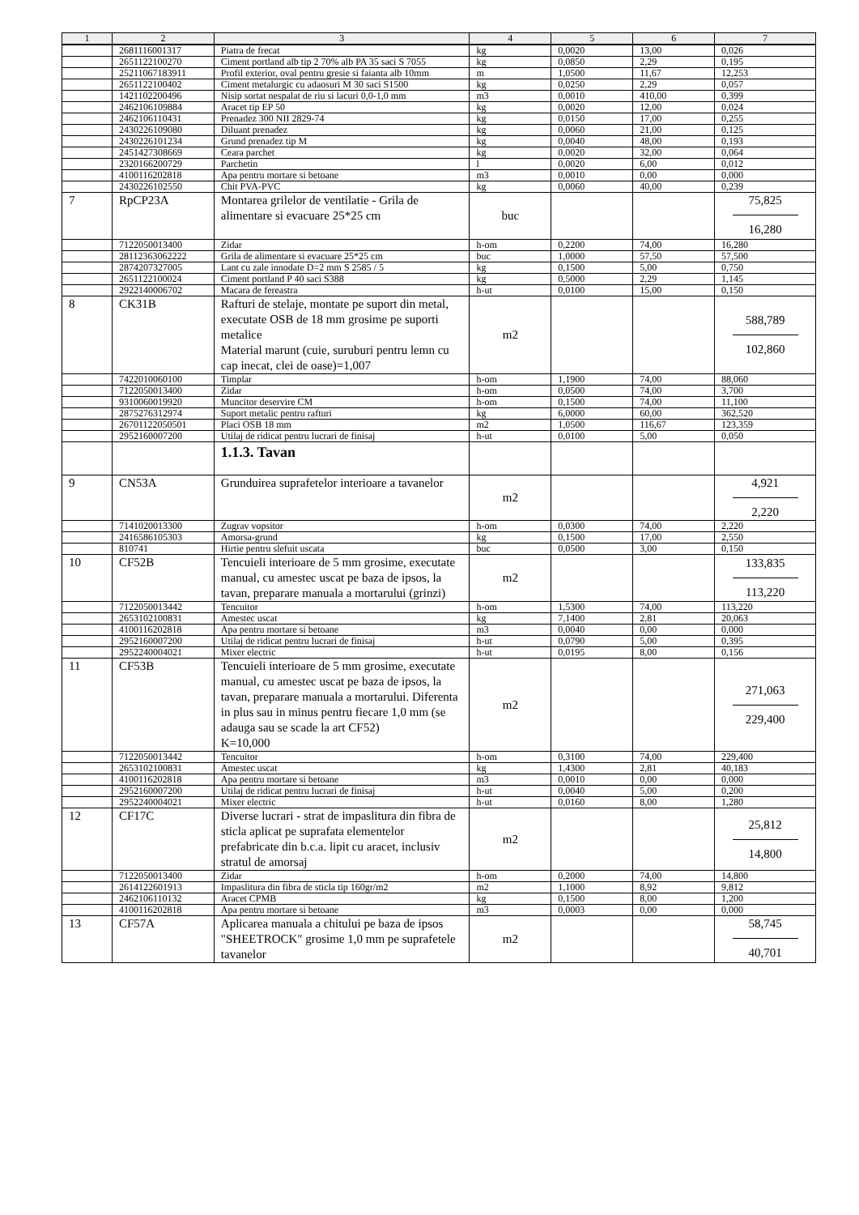| 1 | 2 | 3 | 4 | 5 | 6 | 7 |
| --- | --- | --- | --- | --- | --- | --- |
| | 2681116001317 | Piatra de frecat | kg | 0,0020 | 13,00 | 0,026 |
| | 2651122100270 | Ciment portland alb tip 2 70% alb PA 35 saci S 7055 | kg | 0,0850 | 2,29 | 0,195 |
| | 25211067183911 | Profil exterior, oval pentru gresie si faianta alb 10mm | m | 1,0500 | 11,67 | 12,253 |
| | 2651122100402 | Ciment metalurgic cu adaosuri M 30 saci S1500 | kg | 0,0250 | 2,29 | 0,057 |
| | 1421102200496 | Nisip sortat nespalat de riu si lacuri 0,0-1,0 mm | m3 | 0,0010 | 410,00 | 0,399 |
| | 2462106109884 | Aracet tip EP 50 | kg | 0,0020 | 12,00 | 0,024 |
| | 2462106110431 | Prenadez 300 NII 2829-74 | kg | 0,0150 | 17,00 | 0,255 |
| | 2430226109080 | Diluant prenadez | kg | 0,0060 | 21,00 | 0,125 |
| | 2430226101234 | Grund prenadez tip M | kg | 0,0040 | 48,00 | 0,193 |
| | 2451427308669 | Ceara parchet | kg | 0,0020 | 32,00 | 0,064 |
| | 2320166200729 | Parchetin | l | 0,0020 | 6,00 | 0,012 |
| | 4100116202818 | Apa pentru mortare si betoane | m3 | 0,0010 | 0,00 | 0,000 |
| | 2430226102550 | Chit PVA-PVC | kg | 0,0060 | 40,00 | 0,239 |
| 7 | RpCP23A | Montarea grilelor de ventilatie - Grila de alimentare si evacuare 25*25 cm | buc | | | 75,825 16,280 |
| | 7122050013400 | Zidar | h-om | 0,2200 | 74,00 | 16,280 |
| | 28112363062222 | Grila de alimentare si evacuare 25*25 cm | buc | 1,0000 | 57,50 | 57,500 |
| | 2874207327005 | Lant cu zale innodate D=2 mm S 2585 / 5 | kg | 0,1500 | 5,00 | 0,750 |
| | 2651122100024 | Ciment portland P 40 saci S388 | kg | 0,5000 | 2,29 | 1,145 |
| | 2922140006702 | Macara de fereastra | h-ut | 0,0100 | 15,00 | 0,150 |
| 8 | CK31B | Rafturi de stelaje, montate pe suport din metal, executate OSB de 18 mm grosime pe suporti metalice Material marunt (cuie, suruburi pentru lemn cu cap inecat, clei de oase)=1,007 | m2 | | | 588,789 102,860 |
| | 7422010060100 | Timplar | h-om | 1,1900 | 74,00 | 88,060 |
| | 7122050013400 | Zidar | h-om | 0,0500 | 74,00 | 3,700 |
| | 9310060019920 | Muncitor deservire CM | h-om | 0,1500 | 74,00 | 11,100 |
| | 2875276312974 | Suport metalic pentru rafturi | kg | 6,0000 | 60,00 | 362,520 |
| | 26701122050501 | Placi OSB 18 mm | m2 | 1,0500 | 116,67 | 123,359 |
| | 2952160007200 | Utilaj de ridicat pentru lucrari de finisaj | h-ut | 0,0100 | 5,00 | 0,050 |
| | | 1.1.3. Tavan | | | | |
| 9 | CN53A | Grunduirea suprafetelor interioare a tavanelor | m2 | | | 4,921 2,220 |
| | 7141020013300 | Zugrav vopsitor | h-om | 0,0300 | 74,00 | 2,220 |
| | 2416586105303 | Amorsa-grund | kg | 0,1500 | 17,00 | 2,550 |
| | 810741 | Hirtie pentru slefuit uscata | buc | 0,0500 | 3,00 | 0,150 |
| 10 | CF52B | Tencuieli interioare de 5 mm grosime, executate manual, cu amestec uscat pe baza de ipsos, la tavan, preparare manuala a mortarului (grinzi) | m2 | | | 133,835 113,220 |
| | 7122050013442 | Tencuitor | h-om | 1,5300 | 74,00 | 113,220 |
| | 2653102100831 | Amestec uscat | kg | 7,1400 | 2,81 | 20,063 |
| | 4100116202818 | Apa pentru mortare si betoane | m3 | 0,0040 | 0,00 | 0,000 |
| | 2952160007200 | Utilaj de ridicat pentru lucrari de finisaj | h-ut | 0,0790 | 5,00 | 0,395 |
| | 2952240004021 | Mixer electric | h-ut | 0,0195 | 8,00 | 0,156 |
| 11 | CF53B | Tencuieli interioare de 5 mm grosime, executate manual, cu amestec uscat pe baza de ipsos, la tavan, preparare manuala a mortarului. Diferenta in plus sau in minus pentru fiecare 1,0 mm (se adauga sau se scade la art CF52) K=10,000 | m2 | | | 271,063 229,400 |
| | 7122050013442 | Tencuitor | h-om | 0,3100 | 74,00 | 229,400 |
| | 2653102100831 | Amestec uscat | kg | 1,4300 | 2,81 | 40,183 |
| | 4100116202818 | Apa pentru mortare si betoane | m3 | 0,0010 | 0,00 | 0,000 |
| | 2952160007200 | Utilaj de ridicat pentru lucrari de finisaj | h-ut | 0,0040 | 5,00 | 0,200 |
| | 2952240004021 | Mixer electric | h-ut | 0,0160 | 8,00 | 1,280 |
| 12 | CF17C | Diverse lucrari - strat de impaslitura din fibra de sticla aplicat pe suprafata elementelor prefabricate din b.c.a. lipit cu aracet, inclusiv stratul de amorsaj | m2 | | | 25,812 14,800 |
| | 7122050013400 | Zidar | h-om | 0,2000 | 74,00 | 14,800 |
| | 2614122601913 | Impaslitura din fibra de sticla tip 160gr/m2 | m2 | 1,1000 | 8,92 | 9,812 |
| | 2462106110132 | Aracet CPMB | kg | 0,1500 | 8,00 | 1,200 |
| | 4100116202818 | Apa pentru mortare si betoane | m3 | 0,0003 | 0,00 | 0,000 |
| 13 | CF57A | Aplicarea manuala a chitului pe baza de ipsos "SHEETROCK" grosime 1,0 mm pe suprafetele tavanelor | m2 | | | 58,745 40,701 |